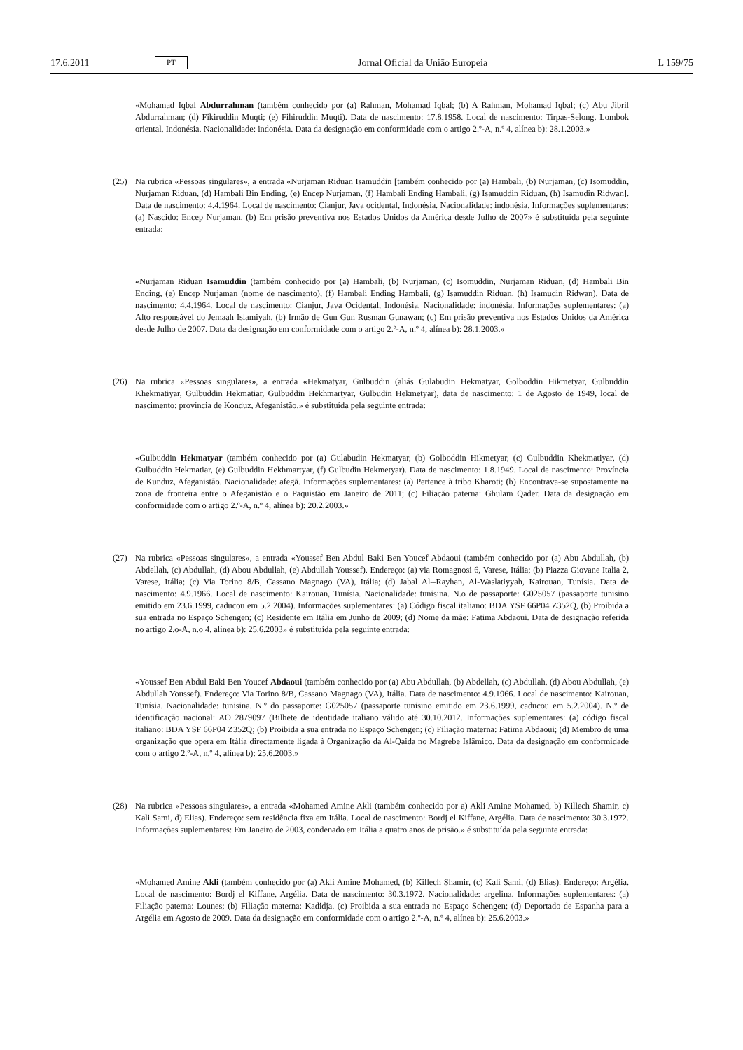17.6.2011 PT Jornal Oficial da União Europeia L 159/75
«Mohamad Iqbal Abdurrahman (também conhecido por (a) Rahman, Mohamad Iqbal; (b) A Rahman, Mohamad Iqbal; (c) Abu Jibril Abdurrahman; (d) Fikiruddin Muqti; (e) Fihiruddin Muqti). Data de nascimento: 17.8.1958. Local de nascimento: Tirpas-Selong, Lombok oriental, Indonésia. Nacionalidade: indonésia. Data da designação em conformidade com o artigo 2.º-A, n.º 4, alínea b): 28.1.2003.»
(25) Na rubrica «Pessoas singulares», a entrada «Nurjaman Riduan Isamuddin [também conhecido por (a) Hambali, (b) Nurjaman, (c) Isomuddin, Nurjaman Riduan, (d) Hambali Bin Ending, (e) Encep Nurjaman, (f) Hambali Ending Hambali, (g) Isamuddin Riduan, (h) Isamudin Ridwan]. Data de nascimento: 4.4.1964. Local de nascimento: Cianjur, Java ocidental, Indonésia. Nacionalidade: indonésia. Informações suplementares: (a) Nascido: Encep Nurjaman, (b) Em prisão preventiva nos Estados Unidos da América desde Julho de 2007» é substituída pela seguinte entrada:
«Nurjaman Riduan Isamuddin (também conhecido por (a) Hambali, (b) Nurjaman, (c) Isomuddin, Nurjaman Riduan, (d) Hambali Bin Ending, (e) Encep Nurjaman (nome de nascimento), (f) Hambali Ending Hambali, (g) Isamuddin Riduan, (h) Isamudin Ridwan). Data de nascimento: 4.4.1964. Local de nascimento: Cianjur, Java Ocidental, Indonésia. Nacionalidade: indonésia. Informações suplementares: (a) Alto responsável do Jemaah Islamiyah, (b) Irmão de Gun Gun Rusman Gunawan; (c) Em prisão preventiva nos Estados Unidos da América desde Julho de 2007. Data da designação em conformidade com o artigo 2.º-A, n.º 4, alínea b): 28.1.2003.»
(26) Na rubrica «Pessoas singulares», a entrada «Hekmatyar, Gulbuddin (aliás Gulabudin Hekmatyar, Golboddin Hikmetyar, Gulbuddin Khekmatiyar, Gulbuddin Hekmatiar, Gulbuddin Hekhmartyar, Gulbudin Hekmetyar), data de nascimento: 1 de Agosto de 1949, local de nascimento: província de Konduz, Afeganistão.» é substituída pela seguinte entrada:
«Gulbuddin Hekmatyar (também conhecido por (a) Gulabudin Hekmatyar, (b) Golboddin Hikmetyar, (c) Gulbuddin Khekmatiyar, (d) Gulbuddin Hekmatiar, (e) Gulbuddin Hekhmartyar, (f) Gulbudin Hekmetyar). Data de nascimento: 1.8.1949. Local de nascimento: Província de Kunduz, Afeganistão. Nacionalidade: afegã. Informações suplementares: (a) Pertence à tribo Kharoti; (b) Encontrava-se supostamente na zona de fronteira entre o Afeganistão e o Paquistão em Janeiro de 2011; (c) Filiação paterna: Ghulam Qader. Data da designação em conformidade com o artigo 2.º-A, n.º 4, alínea b): 20.2.2003.»
(27) Na rubrica «Pessoas singulares», a entrada «Youssef Ben Abdul Baki Ben Youcef Abdaoui (também conhecido por (a) Abu Abdullah, (b) Abdellah, (c) Abdullah, (d) Abou Abdullah, (e) Abdullah Youssef). Endereço: (a) via Romagnosi 6, Varese, Itália; (b) Piazza Giovane Italia 2, Varese, Itália; (c) Via Torino 8/B, Cassano Magnago (VA), Itália; (d) Jabal Al--Rayhan, Al-Waslatiyyah, Kairouan, Tunísia. Data de nascimento: 4.9.1966. Local de nascimento: Kairouan, Tunísia. Nacionalidade: tunisina. N.o de passaporte: G025057 (passaporte tunisino emitido em 23.6.1999, caducou em 5.2.2004). Informações suplementares: (a) Código fiscal italiano: BDA YSF 66P04 Z352Q, (b) Proibida a sua entrada no Espaço Schengen; (c) Residente em Itália em Junho de 2009; (d) Nome da mãe: Fatima Abdaoui. Data de designação referida no artigo 2.o-A, n.o 4, alínea b): 25.6.2003» é substituída pela seguinte entrada:
«Youssef Ben Abdul Baki Ben Youcef Abdaoui (também conhecido por (a) Abu Abdullah, (b) Abdellah, (c) Abdullah, (d) Abou Abdullah, (e) Abdullah Youssef). Endereço: Via Torino 8/B, Cassano Magnago (VA), Itália. Data de nascimento: 4.9.1966. Local de nascimento: Kairouan, Tunísia. Nacionalidade: tunisina. N.º do passaporte: G025057 (passaporte tunisino emitido em 23.6.1999, caducou em 5.2.2004). N.º de identificação nacional: AO 2879097 (Bilhete de identidade italiano válido até 30.10.2012. Informações suplementares: (a) código fiscal italiano: BDA YSF 66P04 Z352Q; (b) Proibida a sua entrada no Espaço Schengen; (c) Filiação materna: Fatima Abdaoui; (d) Membro de uma organização que opera em Itália directamente ligada à Organização da Al-Qaida no Magrebe Islâmico. Data da designação em conformidade com o artigo 2.º-A, n.º 4, alínea b): 25.6.2003.»
(28) Na rubrica «Pessoas singulares», a entrada «Mohamed Amine Akli (também conhecido por a) Akli Amine Mohamed, b) Killech Shamir, c) Kali Sami, d) Elias). Endereço: sem residência fixa em Itália. Local de nascimento: Bordj el Kiffane, Argélia. Data de nascimento: 30.3.1972. Informações suplementares: Em Janeiro de 2003, condenado em Itália a quatro anos de prisão.» é substituída pela seguinte entrada:
«Mohamed Amine Akli (também conhecido por (a) Akli Amine Mohamed, (b) Killech Shamir, (c) Kali Sami, (d) Elias). Endereço: Argélia. Local de nascimento: Bordj el Kiffane, Argélia. Data de nascimento: 30.3.1972. Nacionalidade: argelina. Informações suplementares: (a) Filiação paterna: Lounes; (b) Filiação materna: Kadidja. (c) Proibida a sua entrada no Espaço Schengen; (d) Deportado de Espanha para a Argélia em Agosto de 2009. Data da designação em conformidade com o artigo 2.º-A, n.º 4, alínea b): 25.6.2003.»